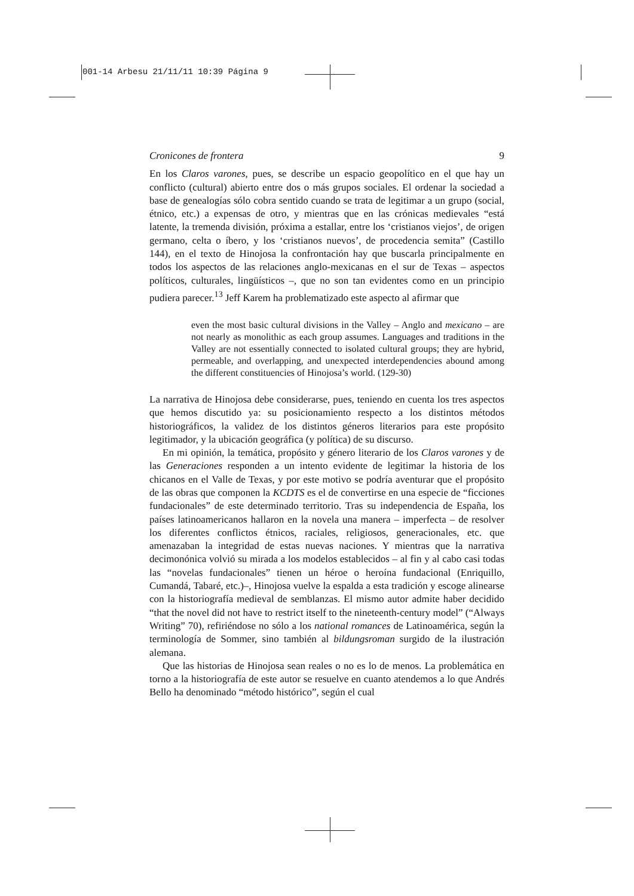001-14 Arbesu 21/11/11 10:39 Página 9
Cronicones de frontera 9
En los Claros varones, pues, se describe un espacio geopolítico en el que hay un conflicto (cultural) abierto entre dos o más grupos sociales. El ordenar la sociedad a base de genealogías sólo cobra sentido cuando se trata de legitimar a un grupo (social, étnico, etc.) a expensas de otro, y mientras que en las crónicas medievales “está latente, la tremenda división, próxima a estallar, entre los ‘cristianos viejos’, de origen germano, celta o íbero, y los ‘cristianos nuevos’, de procedencia semita” (Castillo 144), en el texto de Hinojosa la confrontación hay que buscarla principalmente en todos los aspectos de las relaciones anglo-mexicanas en el sur de Texas – aspectos políticos, culturales, lingüísticos –, que no son tan evidentes como en un principio pudiera parecer.<sup>13</sup> Jeff Karem ha problematizado este aspecto al afirmar que
even the most basic cultural divisions in the Valley – Anglo and mexicano – are not nearly as monolithic as each group assumes. Languages and traditions in the Valley are not essentially connected to isolated cultural groups; they are hybrid, permeable, and overlapping, and unexpected interdependencies abound among the different constituencies of Hinojosa’s world. (129-30)
La narrativa de Hinojosa debe considerarse, pues, teniendo en cuenta los tres aspectos que hemos discutido ya: su posicionamiento respecto a los distintos métodos historiográficos, la validez de los distintos géneros literarios para este propósito legitimador, y la ubicación geográfica (y política) de su discurso.
En mi opinión, la temática, propósito y género literario de los Claros varones y de las Generaciones responden a un intento evidente de legitimar la historia de los chicanos en el Valle de Texas, y por este motivo se podría aventurar que el propósito de las obras que componen la KCDTS es el de convertirse en una especie de “ficciones fundacionales” de este determinado territorio. Tras su independencia de España, los países latinoamericanos hallaron en la novela una manera – imperfecta – de resolver los diferentes conflictos étnicos, raciales, religiosos, generacionales, etc. que amenazaban la integridad de estas nuevas naciones. Y mientras que la narrativa decimonónica volvió su mirada a los modelos establecidos – al fin y al cabo casi todas las “novelas fundacionales” tienen un héroe o heroína fundacional (Enriquillo, Cumandá, Tabaré, etc.)–, Hinojosa vuelve la espalda a esta tradición y escoge alinearse con la historiografía medieval de semblanzas. El mismo autor admite haber decidido “that the novel did not have to restrict itself to the nineteenth-century model” (“Always Writing” 70), refiriéndose no sólo a los national romances de Latinoamérica, según la terminología de Sommer, sino también al bildungsroman surgido de la ilustración alemana.
Que las historias de Hinojosa sean reales o no es lo de menos. La problemática en torno a la historiografía de este autor se resuelve en cuanto atendemos a lo que Andrés Bello ha denominado “método histórico”, según el cual